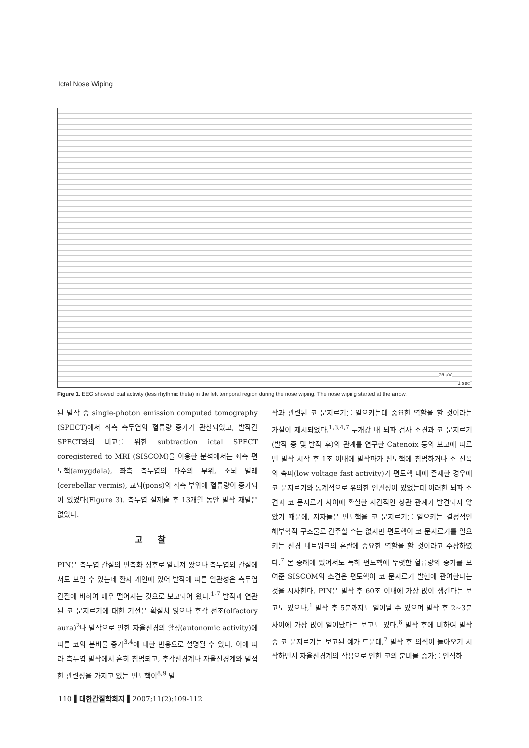Ictal Nose Wiping
75 μV
1 sec
Figure 1. EEG showed ictal activity (less rhythmic theta) in the left temporal region during the nose wiping. The nose wiping started at the arrow.
된 발작 중 single-photon emission computed tomography (SPECT)에서 좌측 측두엽의 혈류량 증가가 관찰되었고, 발작간 SPECT와의 비교를 위한 subtraction ictal SPECT coregistered to MRI (SISCOM)을 이용한 분석에서는 좌측 편도핵(amygdala), 좌측 측두엽의 다수의 부위, 소뇌 벌레(cerebellar vermis), 교뇌(pons)의 좌측 부위에 혈류량이 증가되어 있었다(Figure 3). 측두엽 절제술 후 13개월 동안 발작 재발은 없었다.
고찰
PIN은 측두엽 간질의 편측화 징후로 알려져 왔으나 측두엽외 간질에서도 보일 수 있는데 환자 개인에 있어 발작에 따른 일관성은 측두엽 간질에 비하여 매우 떨어지는 것으로 보고되어 왔다.<sup>1-7</sup> 발작과 연관된 코 문지르기에 대한 기전은 확실치 않으나 후각 전조(olfactory aura)<sup>2</sup>나 발작으로 인한 자율신경의 활성(autonomic activity)에 따른 코의 분비물 증가<sup>3,4</sup>에 대한 반응으로 설명될 수 있다. 이에 따라 측두엽 발작에서 흔히 침범되고, 후각신경계나 자율신경계와 밀접한 관련성을 가지고 있는 편도핵이<sup>8,9</sup> 발
작과 관련된 코 문지르기를 일으키는데 중요한 역할을 할 것이라는 가설이 제시되었다.<sup>1,3,4,7</sup> 두개강 내 뇌파 검사 소견과 코 문지르기(발작 중 및 발작 후)의 관계를 연구한 Catenoix 등의 보고에 따르면 발작 시작 후 1초 이내에 발작파가 편도핵에 침범하거나 소 진폭의 속파(low voltage fast activity)가 편도핵 내에 존재한 경우에 코 문지르기와 통계적으로 유의한 연관성이 있었는데 이러한 뇌파 소견과 코 문지르기 사이에 확실한 시간적인 상관 관계가 발견되지 않았기 때문에, 저자들은 편도핵을 코 문지르기를 일으키는 결정적인 해부학적 구조물로 간주할 수는 없지만 편도핵이 코 문지르기를 일으키는 신경 네트워크의 혼란에 중요한 역할을 할 것이라고 주장하였다.<sup>7</sup> 본 증례에 있어서도 특히 편도핵에 뚜렷한 혈류량의 증가를 보여준 SISCOM의 소견은 편도핵이 코 문지르기 발현에 관여한다는 것을 시사한다. PIN은 발작 후 60초 이내에 가장 많이 생긴다는 보고도 있으나,<sup>1</sup> 발작 후 5분까지도 일어날 수 있으며 발작 후 2~3분 사이에 가장 많이 일어났다는 보고도 있다.<sup>6</sup> 발작 후에 비하여 발작 중 코 문지르기는 보고된 예가 드문데,<sup>7</sup> 발작 후 의식이 돌아오기 시작하면서 자율신경계의 작용으로 인한 코의 분비물 증가를 인식하
110 ▌대한간질학회지 ▌2007;11(2):109-112